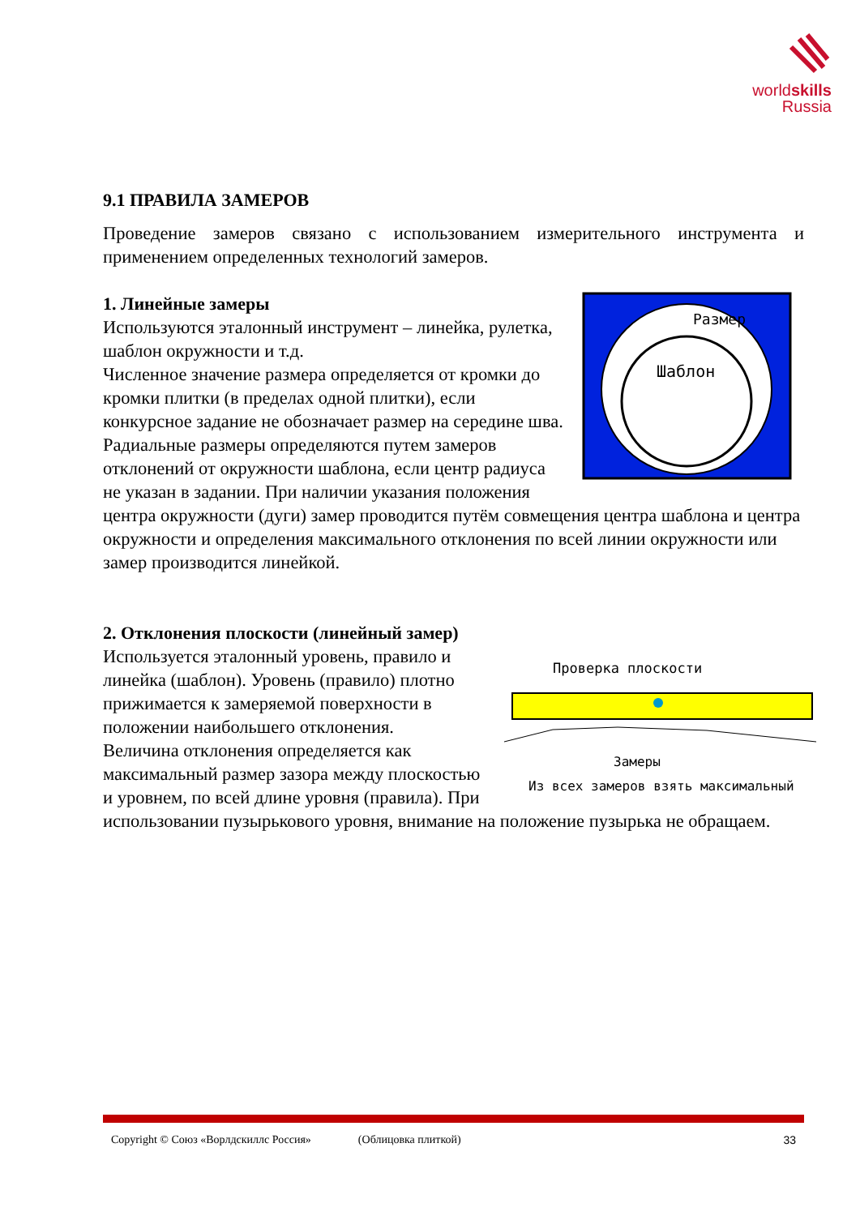worldskills
Russia
9.1 ПРАВИЛА ЗАМЕРОВ
Проведение замеров связано с использованием измерительного инструмента и применением определенных технологий замеров.
Размер
Шаблон
1. Линейные замеры
Используются эталонный инструмент – линейка, рулетка, шаблон окружности и т.д.
Численное значение размера определяется от кромки до кромки плитки (в пределах одной плитки), если конкурсное задание не обозначает размер на середине шва.
Радиальные размеры определяются путем замеров отклонений от окружности шаблона, если центр радиуса не указан в задании. При наличии указания положения центра окружности (дуги) замер проводится путём совмещения центра шаблона и центра окружности и определения максимального отклонения по всей линии окружности или замер производится линейкой.
2. Отклонения плоскости (линейный замер)
Проверка плоскости
Замеры
Из всех замеров взять максимальный
Используется эталонный уровень, правило и линейка (шаблон). Уровень (правило) плотно прижимается к замеряемой поверхности в положении наибольшего отклонения.
Величина отклонения определяется как максимальный размер зазора между плоскостью и уровнем, по всей длине уровня (правила). При использовании пузырькового уровня, внимание на положение пузырька не обращаем.
Copyright © Союз «Ворлдскиллс Россия» (Облицовка плиткой) 33